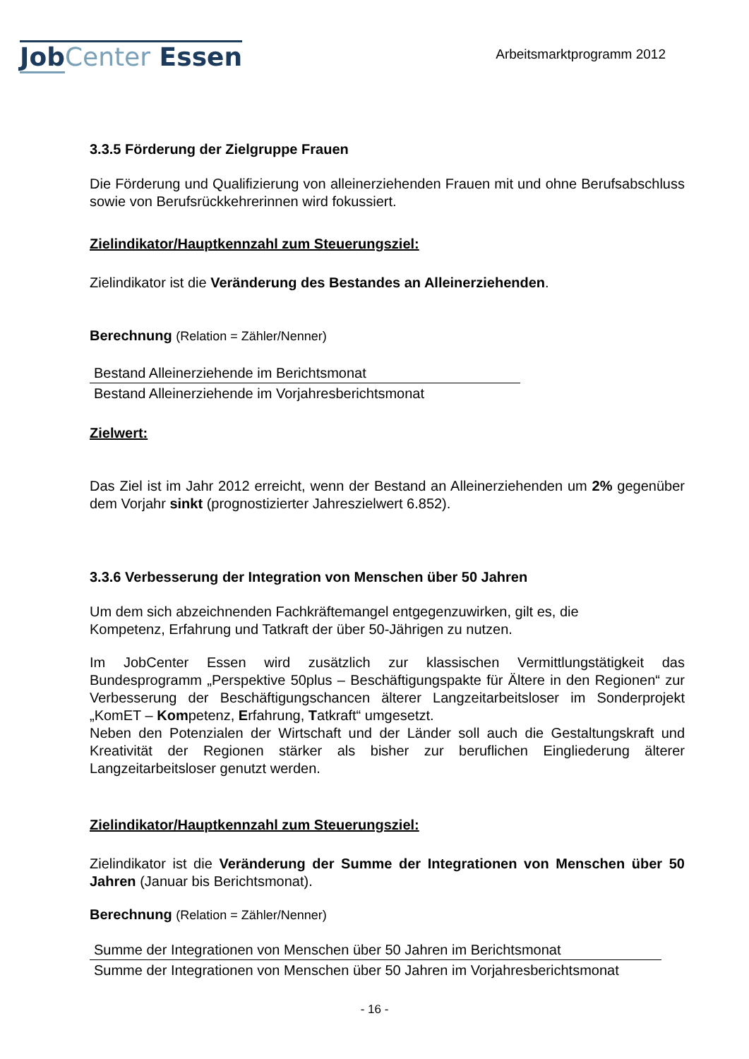Job Center Essen
Arbeitsmarktprogramm 2012
3.3.5 Förderung der Zielgruppe Frauen
Die Förderung und Qualifizierung von alleinerziehenden Frauen mit und ohne Berufsabschluss sowie von Berufsrückkehrerinnen wird fokussiert.
Zielindikator/Hauptkennzahl zum Steuerungsziel:
Zielindikator ist die Veränderung des Bestandes an Alleinerziehenden.
Berechnung (Relation = Zähler/Nenner)
Bestand Alleinerziehende im Berichtsmonat
Bestand Alleinerziehende im Vorjahresberichtsmonat
Zielwert:
Das Ziel ist im Jahr 2012 erreicht, wenn der Bestand an Alleinerziehenden um 2% gegenüber dem Vorjahr sinkt (prognostizierter Jahreszielwert 6.852).
3.3.6 Verbesserung der Integration von Menschen über 50 Jahren
Um dem sich abzeichnenden Fachkräftemangel entgegenzuwirken, gilt es, die
Kompetenz, Erfahrung und Tatkraft der über 50-Jährigen zu nutzen.
Im JobCenter Essen wird zusätzlich zur klassischen Vermittlungstätigkeit das Bundesprogramm „Perspektive 50plus – Beschäftigungspakte für Ältere in den Regionen“ zur Verbesserung der Beschäftigungschancen älterer Langzeitarbeitsloser im Sonderprojekt „KomET – Kompetenz, Erfahrung, Tatkraft“ umgesetzt.
Neben den Potenzialen der Wirtschaft und der Länder soll auch die Gestaltungskraft und Kreativität der Regionen stärker als bisher zur beruflichen Eingliederung älterer Langzeitarbeitsloser genutzt werden.
Zielindikator/Hauptkennzahl zum Steuerungsziel:
Zielindikator ist die Veränderung der Summe der Integrationen von Menschen über 50 Jahren (Januar bis Berichtsmonat).
Berechnung (Relation = Zähler/Nenner)
Summe der Integrationen von Menschen über 50 Jahren im Berichtsmonat
Summe der Integrationen von Menschen über 50 Jahren im Vorjahresberichtsmonat
- 16 -